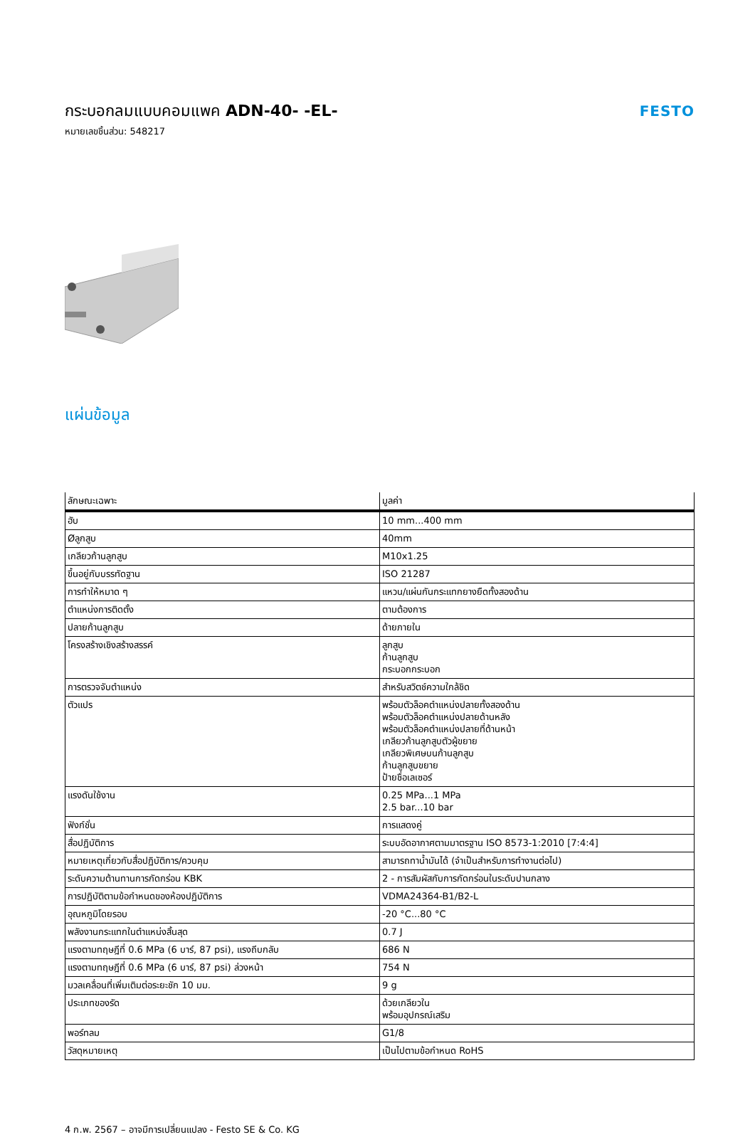กระบอกลมแบบคอมแพค ADN-40- -EL-
หมายเลขชิ้นส่วน: 548217
FESTO
แผ่นข้อมูล
| ลักษณะเฉพาะ | มูลค่า |
| --- | --- |
| ฮับ | 10 mm...400 mm |
| Øลูกสูบ | 40mm |
| เกลียวก้านลูกสูบ | M10x1.25 |
| ขึ้นอยู่กับบรรทัดฐาน | ISO 21287 |
| การทำให้หมาด ๆ | แหวน/แผ่นกันกระแทกยางยืดทั้งสองด้าน |
| ตำแหน่งการติดตั้ง | ตามต้องการ |
| ปลายก้านลูกสูบ | ด้ายภายใน |
| โครงสร้างเชิงสร้างสรรค์ | ลูกสูบ ก้านลูกสูบ กระบอกกระบอก |
| การตรวจจับตำแหน่ง | สำหรับสวิตช์ความใกล้ชิด |
| ตัวแปร | พร้อมตัวล็อคตำแหน่งปลายทั้งสองด้าน พร้อมตัวล็อคตำแหน่งปลายด้านหลัง พร้อมตัวล็อคตำแหน่งปลายที่ด้านหน้า เกลียวก้านลูกสูบตัวผู้ขยาย เกลียวพิเศษบนก้านลูกสูบ ก้านลูกสูบขยาย ป้ายชื่อเลเซอร์ |
| แรงดันใช้งาน | 0.25 MPa...1 MPa 2.5 bar...10 bar |
| ฟังก์ชั่น | การแสดงคู่ |
| สื่อปฏิบัติการ | ระบบอัดอากาศตามมาตรฐาน ISO 8573-1:2010 [7:4:4] |
| หมายเหตุเกี่ยวกับสื่อปฏิบัติการ/ควบคุม | สามารถทาน้ำมันได้ (จำเป็นสำหรับการทำงานต่อไป) |
| ระดับความต้านทานการกัดกร่อน KBK | 2 - การสัมผัสกับการกัดกร่อนในระดับปานกลาง |
| การปฏิบัติตามข้อกำหนดของห้องปฏิบัติการ | VDMA24364-B1/B2-L |
| อุณหภูมิโดยรอบ | -20 °C...80 °C |
| พลังงานกระแทกในตำแหน่งสิ้นสุด | 0.7 J |
| แรงตามทฤษฎีที่ 0.6 MPa (6 บาร์, 87 psi), แรงถีบกลับ | 686 N |
| แรงตามทฤษฎีที่ 0.6 MPa (6 บาร์, 87 psi) ล่วงหน้า | 754 N |
| มวลเคลื่อนที่เพิ่มเติมต่อระยะชัก 10 มม. | 9 g |
| ประเภทของรัด | ด้วยเกลียวใน พร้อมอุปกรณ์เสริม |
| พอร์ทลม | G1/8 |
| วัสดุหมายเหตุ | เป็นไปตามข้อกำหนด RoHS |
4 ก.พ. 2567 – อาจมีการเปลี่ยนแปลง - Festo SE & Co. KG